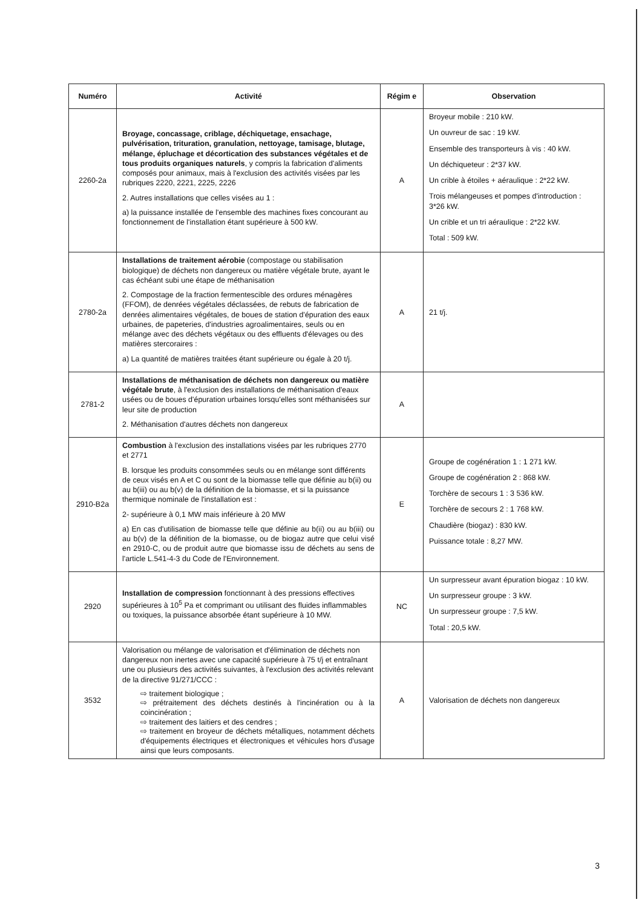| Numéro | Activité | Régim e | Observation |
| --- | --- | --- | --- |
| 2260-2a | Broyage, concassage, criblage, déchiquetage, ensachage, pulvérisation, trituration, granulation, nettoyage, tamisage, blutage, mélange, épluchage et décortication des substances végétales et de tous produits organiques naturels , y compris la fabrication d'aliments composés pour animaux, mais à l'exclusion des activités visées par les rubriques 2220, 2221, 2225, 2226 2. Autres installations que celles visées au 1 : a) la puissance installée de l'ensemble des machines fixes concourant au fonctionnement de l'installation étant supérieure à 500 kW. | A | Broyeur mobile : 210 kW. Un ouvreur de sac : 19 kW. Ensemble des transporteurs à vis : 40 kW. Un déchiqueteur : 2*37 kW. Un crible à étoiles + aéraulique : 2*22 kW. Trois mélangeuses et pompes d'introduction : 3*26 kW. Un crible et un tri aéraulique : 2*22 kW. Total : 509 kW. |
| 2780-2a | Installations de traitement aérobie (compostage ou stabilisation biologique) de déchets non dangereux ou matière végétale brute, ayant le cas échéant subi une étape de méthanisation 2. Compostage de la fraction fermentescible des ordures ménagères (FFOM), de denrées végétales déclassées, de rebuts de fabrication de denrées alimentaires végétales, de boues de station d'épuration des eaux urbaines, de papeteries, d'industries agroalimentaires, seuls ou en mélange avec des déchets végétaux ou des effluents d'élevages ou des matières stercoraires : a) La quantité de matières traitées étant supérieure ou égale à 20 t/j. | A | 21 t/j. |
| 2781-2 | Installations de méthanisation de déchets non dangereux ou matière végétale brute , à l'exclusion des installations de méthanisation d'eaux usées ou de boues d'épuration urbaines lorsqu'elles sont méthanisées sur leur site de production 2. Méthanisation d'autres déchets non dangereux | A | |
| 2910-B2a | Combustion à l'exclusion des installations visées par les rubriques 2770 et 2771 B. lorsque les produits consommées seuls ou en mélange sont différents de ceux visés en A et C ou sont de la biomasse telle que définie au b(ii) ou au b(iii) ou au b(v) de la définition de la biomasse, et si la puissance thermique nominale de l'installation est : 2- supérieure à 0,1 MW mais inférieure à 20 MW a) En cas d'utilisation de biomasse telle que définie au b(ii) ou au b(iii) ou au b(v) de la définition de la biomasse, ou de biogaz autre que celui visé en 2910-C, ou de produit autre que biomasse issu de déchets au sens de l'article L.541-4-3 du Code de l'Environnement. | E | Groupe de cogénération 1 : 1 271 kW. Groupe de cogénération 2 : 868 kW. Torchère de secours 1 : 3 536 kW. Torchère de secours 2 : 1 768 kW. Chaudière (biogaz) : 830 kW. Puissance totale : 8,27 MW. |
| 2920 | Installation de compression fonctionnant à des pressions effectives supérieures à 10<sup>5</sup> Pa et comprimant ou utilisant des fluides inflammables ou toxiques, la puissance absorbée étant supérieure à 10 MW. | NC | Un surpresseur avant épuration biogaz : 10 kW. Un surpresseur groupe : 3 kW. Un surpresseur groupe : 7,5 kW. Total : 20,5 kW. |
| 3532 | Valorisation ou mélange de valorisation et d'élimination de déchets non dangereux non inertes avec une capacité supérieure à 75 t/j et entraînant une ou plusieurs des activités suivantes, à l'exclusion des activités relevant de la directive 91/271/CCC : ⇨ traitement biologique ; ⇨ prétraitement des déchets destinés à l'incinération ou à la coincinération ; ⇨ traitement des laitiers et des cendres ; ⇨ traitement en broyeur de déchets métalliques, notamment déchets d'équipements électriques et électroniques et véhicules hors d'usage ainsi que leurs composants. | A | Valorisation de déchets non dangereux |
3